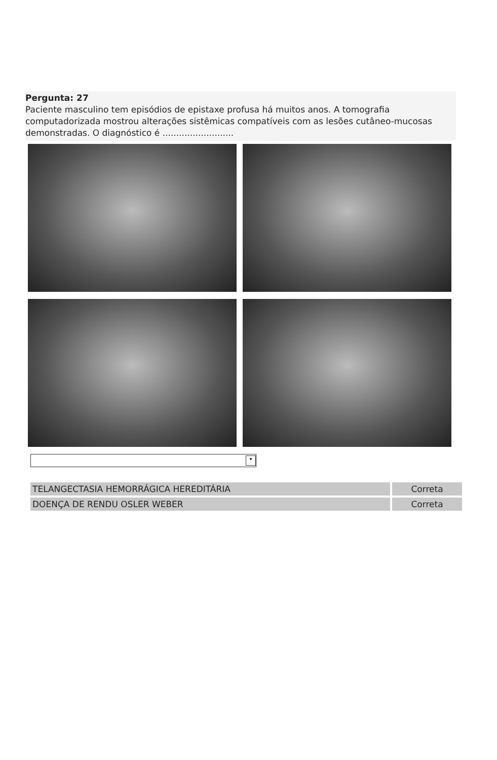Pergunta: 27
Paciente masculino tem episódios de epistaxe profusa há muitos anos. A tomografia computadorizada mostrou alterações sistêmicas compatíveis com as lesões cutâneo-mucosas demonstradas. O diagnóstico é ..........................
▾
| TELANGECTASIA HEMORRÁGICA HEREDITÁRIA | Correta |
| DOENÇA DE RENDU OSLER WEBER | Correta |